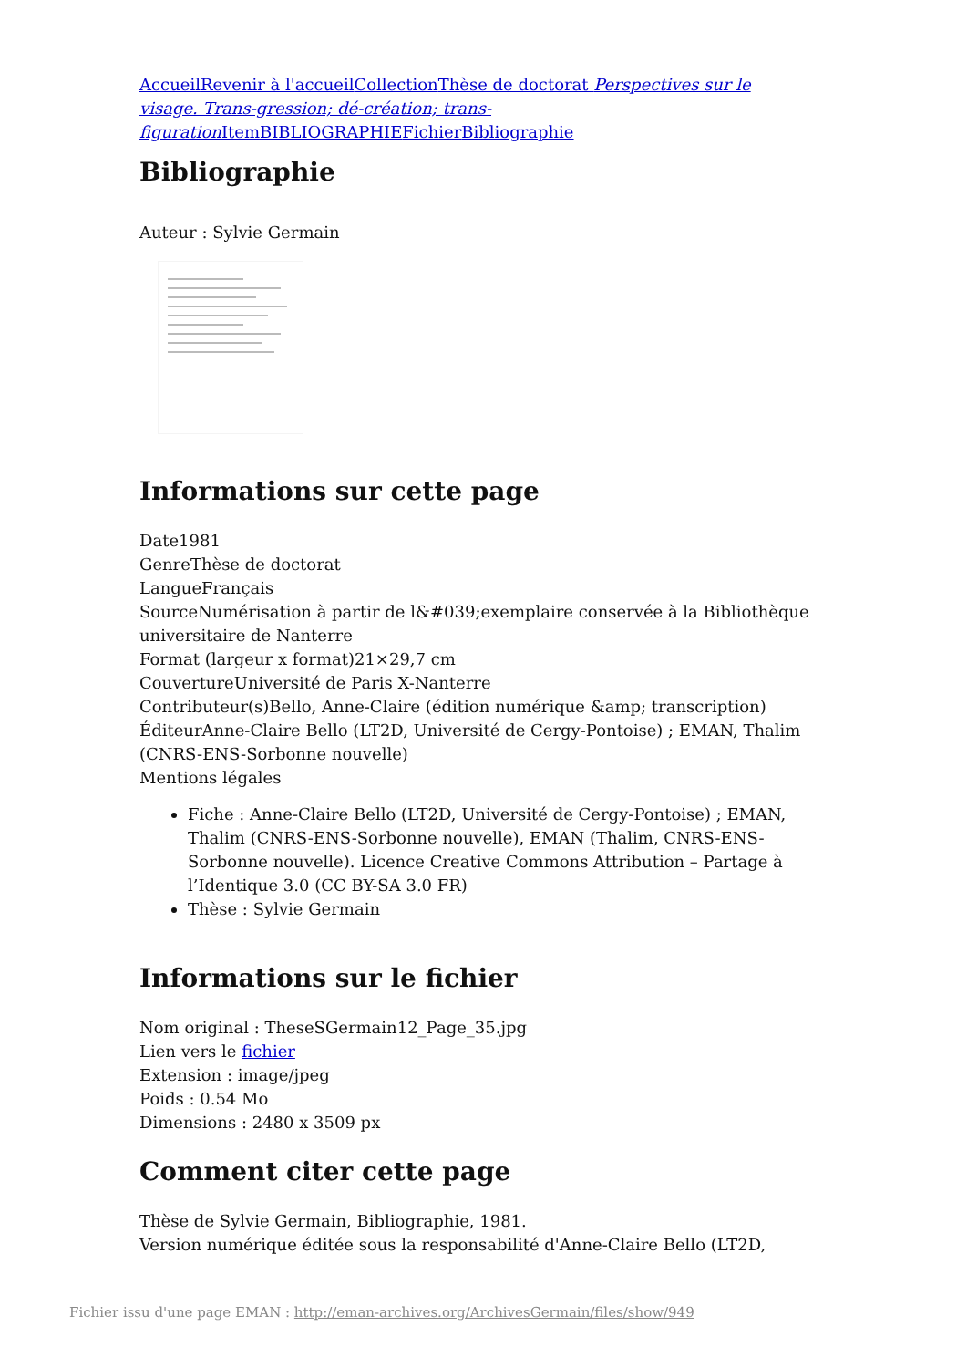Accueil Revenir à l'accueil Collection Thèse de doctorat Perspectives sur le visage. Trans-gression; dé-création; trans-figuration Item BIBLIOGRAPHIE Fichier Bibliographie
Bibliographie
Auteur : Sylvie Germain
Informations sur cette page
Date1981
GenreThèse de doctorat
LangueFrançais
SourceNumérisation à partir de l&#039;exemplaire conservée à la Bibliothèque universitaire de Nanterre
Format (largeur x format)21×29,7 cm
CouvertureUniversité de Paris X-Nanterre
Contributeur(s)Bello, Anne-Claire (édition numérique &amp; transcription)
ÉditeurAnne-Claire Bello (LT2D, Université de Cergy-Pontoise) ; EMAN, Thalim (CNRS-ENS-Sorbonne nouvelle)
Mentions légales
Fiche : Anne-Claire Bello (LT2D, Université de Cergy-Pontoise) ; EMAN, Thalim (CNRS-ENS-Sorbonne nouvelle), EMAN (Thalim, CNRS-ENS-Sorbonne nouvelle). Licence Creative Commons Attribution – Partage à l’Identique 3.0 (CC BY-SA 3.0 FR)
Thèse : Sylvie Germain
Informations sur le fichier
Nom original : TheseSGermain12_Page_35.jpg
Lien vers le fichier
Extension : image/jpeg
Poids : 0.54 Mo
Dimensions : 2480 x 3509 px
Comment citer cette page
Thèse de Sylvie Germain, Bibliographie, 1981.
Version numérique éditée sous la responsabilité d'Anne-Claire Bello (LT2D,
Fichier issu d'une page EMAN : http://eman-archives.org/ArchivesGermain/files/show/949